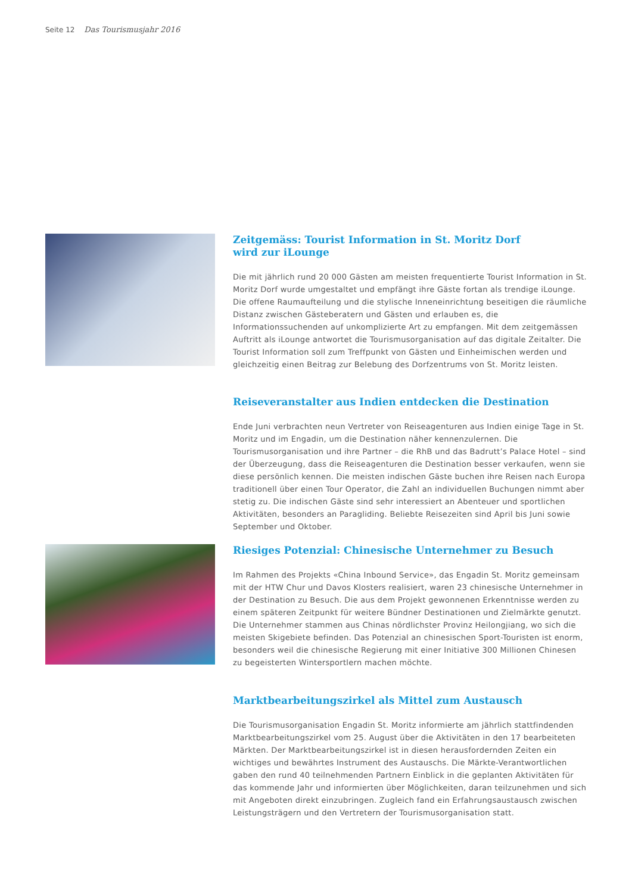Seite 12 Das Tourismusjahr 2016
Zeitgemäss: Tourist Information in St. Moritz Dorf
wird zur iLounge
Die mit jährlich rund 20 000 Gästen am meisten frequentierte Tourist Information in St. Moritz Dorf wurde umgestaltet und empfängt ihre Gäste fortan als trendige iLounge. Die offene Raumaufteilung und die stylische Inneneinrichtung beseitigen die räumliche Distanz zwischen Gästeberatern und Gästen und erlauben es, die Informationssuchenden auf unkomplizierte Art zu empfangen. Mit dem zeitgemässen Auftritt als iLounge antwortet die Tourismusorganisation auf das digitale Zeitalter. Die Tourist Information soll zum Treffpunkt von Gästen und Einheimischen werden und gleichzeitig einen Beitrag zur Belebung des Dorfzentrums von St. Moritz leisten.
Reiseveranstalter aus Indien entdecken die Destination
Ende Juni verbrachten neun Vertreter von Reiseagenturen aus Indien einige Tage in St. Moritz und im Engadin, um die Destination näher kennenzulernen. Die Tourismusorganisation und ihre Partner – die RhB und das Badrutt’s Palace Hotel – sind der Überzeugung, dass die Reiseagenturen die Destination besser verkaufen, wenn sie diese persönlich kennen. Die meisten indischen Gäste buchen ihre Reisen nach Europa traditionell über einen Tour Operator, die Zahl an individuellen Buchungen nimmt aber stetig zu. Die indischen Gäste sind sehr interessiert an Abenteuer und sportlichen Aktivitäten, besonders an Paragliding. Beliebte Reisezeiten sind April bis Juni sowie September und Oktober.
Riesiges Potenzial: Chinesische Unternehmer zu Besuch
Im Rahmen des Projekts «China Inbound Service», das Engadin St. Moritz gemeinsam mit der HTW Chur und Davos Klosters realisiert, waren 23 chinesische Unternehmer in der Destination zu Besuch. Die aus dem Projekt gewonnenen Erkenntnisse werden zu einem späteren Zeitpunkt für weitere Bündner Destinationen und Zielmärkte genutzt. Die Unternehmer stammen aus Chinas nördlichster Provinz Heilongjiang, wo sich die meisten Skigebiete befinden. Das Potenzial an chinesischen Sport-Touristen ist enorm, besonders weil die chinesische Regierung mit einer Initiative 300 Millionen Chinesen zu begeisterten Wintersportlern machen möchte.
Marktbearbeitungszirkel als Mittel zum Austausch
Die Tourismusorganisation Engadin St. Moritz informierte am jährlich stattfindenden Marktbearbeitungszirkel vom 25. August über die Aktivitäten in den 17 bearbeiteten Märkten. Der Marktbearbeitungszirkel ist in diesen herausfordernden Zeiten ein wichtiges und bewährtes Instrument des Austauschs. Die Märkte-Verantwortlichen gaben den rund 40 teilnehmenden Partnern Einblick in die geplanten Aktivitäten für das kommende Jahr und informierten über Möglichkeiten, daran teilzunehmen und sich mit Angeboten direkt einzubringen. Zugleich fand ein Erfahrungsaustausch zwischen Leistungsträgern und den Vertretern der Tourismusorganisation statt.